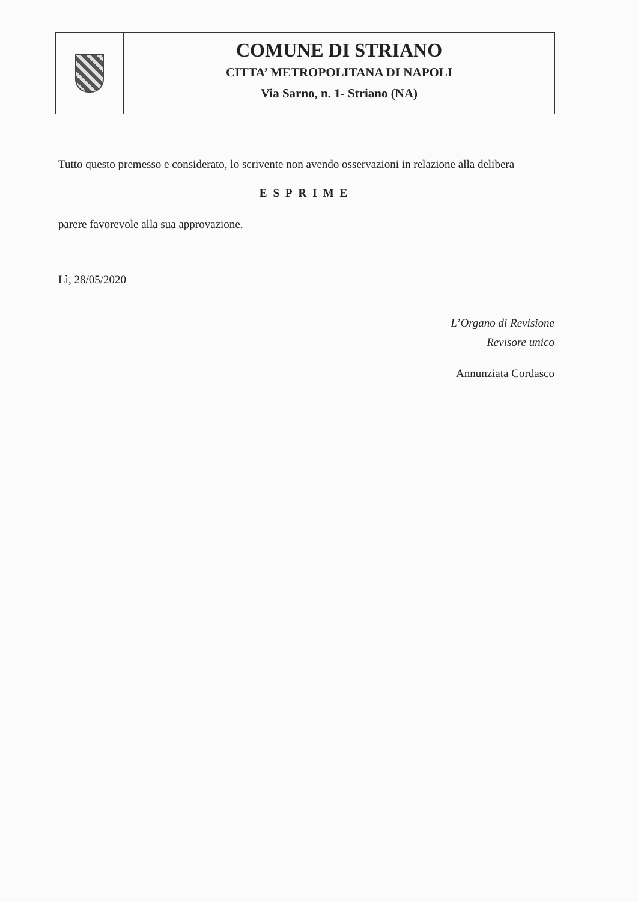COMUNE DI STRIANO
CITTA’ METROPOLITANA DI NAPOLI
Via Sarno, n. 1- Striano (NA)
Tutto questo premesso e considerato, lo scrivente non avendo osservazioni in relazione alla delibera
ESPRIME
parere favorevole alla sua approvazione.
Lì, 28/05/2020
L’Organo di Revisione
Revisore unico
Annunziata Cordasco